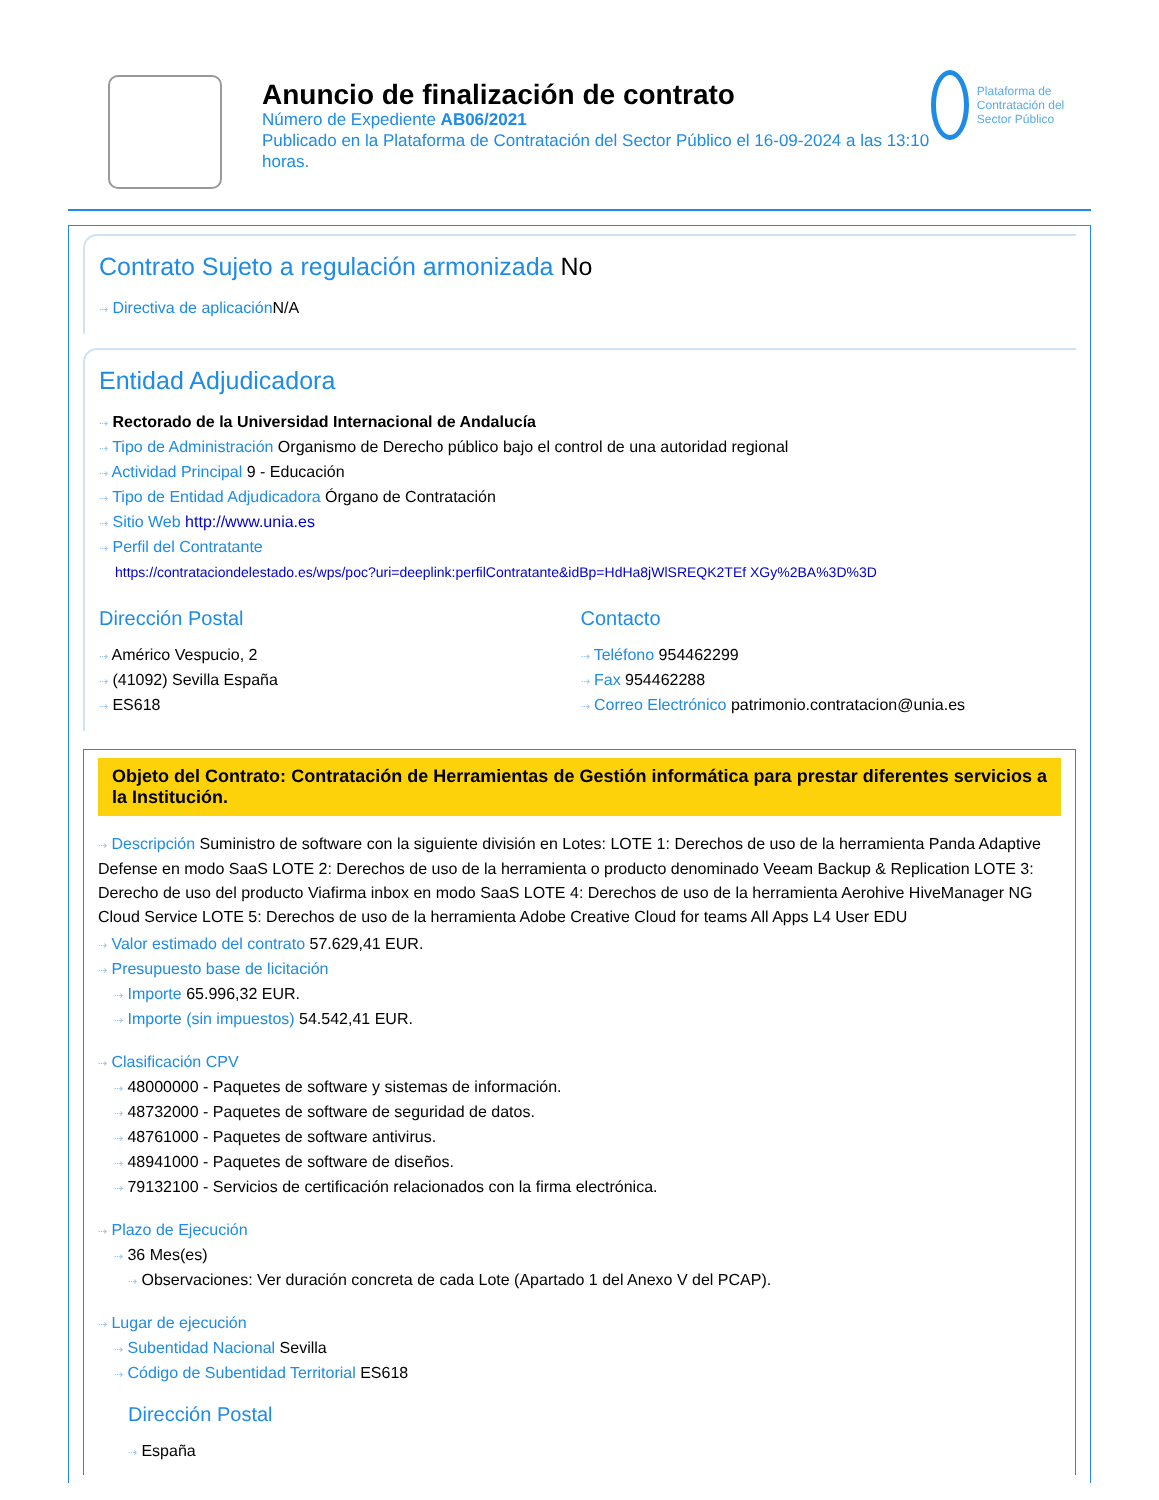Anuncio de finalización de contrato
Número de Expediente AB06/2021
Publicado en la Plataforma de Contratación del Sector Público el 16-09-2024 a las 13:10 horas.
Plataforma de Contratación del Sector Público
Contrato Sujeto a regulación armonizada No
⇢ Directiva de aplicación N/A
Entidad Adjudicadora
⇢ Rectorado de la Universidad Internacional de Andalucía
⇢ Tipo de Administración Organismo de Derecho público bajo el control de una autoridad regional
⇢ Actividad Principal 9 - Educación
⇢ Tipo de Entidad Adjudicadora Órgano de Contratación
⇢ Sitio Web http://www.unia.es
⇢ Perfil del Contratante
https://contrataciondelestado.es/wps/poc?uri=deeplink:perfilContratante&idBp=HdHa8jWlSREQK2TEf XGy%2BA%3D%3D
Dirección Postal
⇢ Américo Vespucio, 2
⇢ (41092) Sevilla España
⇢ ES618
Contacto
⇢ Teléfono 954462299
⇢ Fax 954462288
⇢ Correo Electrónico patrimonio.contratacion@unia.es
Objeto del Contrato: Contratación de Herramientas de Gestión informática para prestar diferentes servicios a la Institución.
⇢ Descripción Suministro de software con la siguiente división en Lotes: LOTE 1: Derechos de uso de la herramienta Panda Adaptive Defense en modo SaaS LOTE 2: Derechos de uso de la herramienta o producto denominado Veeam Backup & Replication LOTE 3: Derecho de uso del producto Viafirma inbox en modo SaaS LOTE 4: Derechos de uso de la herramienta Aerohive HiveManager NG Cloud Service LOTE 5: Derechos de uso de la herramienta Adobe Creative Cloud for teams All Apps L4 User EDU
⇢ Valor estimado del contrato 57.629,41 EUR.
⇢ Presupuesto base de licitación
⇢ Importe 65.996,32 EUR.
⇢ Importe (sin impuestos) 54.542,41 EUR.
⇢ Clasificación CPV
⇢ 48000000 - Paquetes de software y sistemas de información.
⇢ 48732000 - Paquetes de software de seguridad de datos.
⇢ 48761000 - Paquetes de software antivirus.
⇢ 48941000 - Paquetes de software de diseños.
⇢ 79132100 - Servicios de certificación relacionados con la firma electrónica.
⇢ Plazo de Ejecución
⇢ 36 Mes(es)
⇢ Observaciones: Ver duración concreta de cada Lote (Apartado 1 del Anexo V del PCAP).
⇢ Lugar de ejecución
⇢ Subentidad Nacional Sevilla
⇢ Código de Subentidad Territorial ES618
Dirección Postal
⇢ España